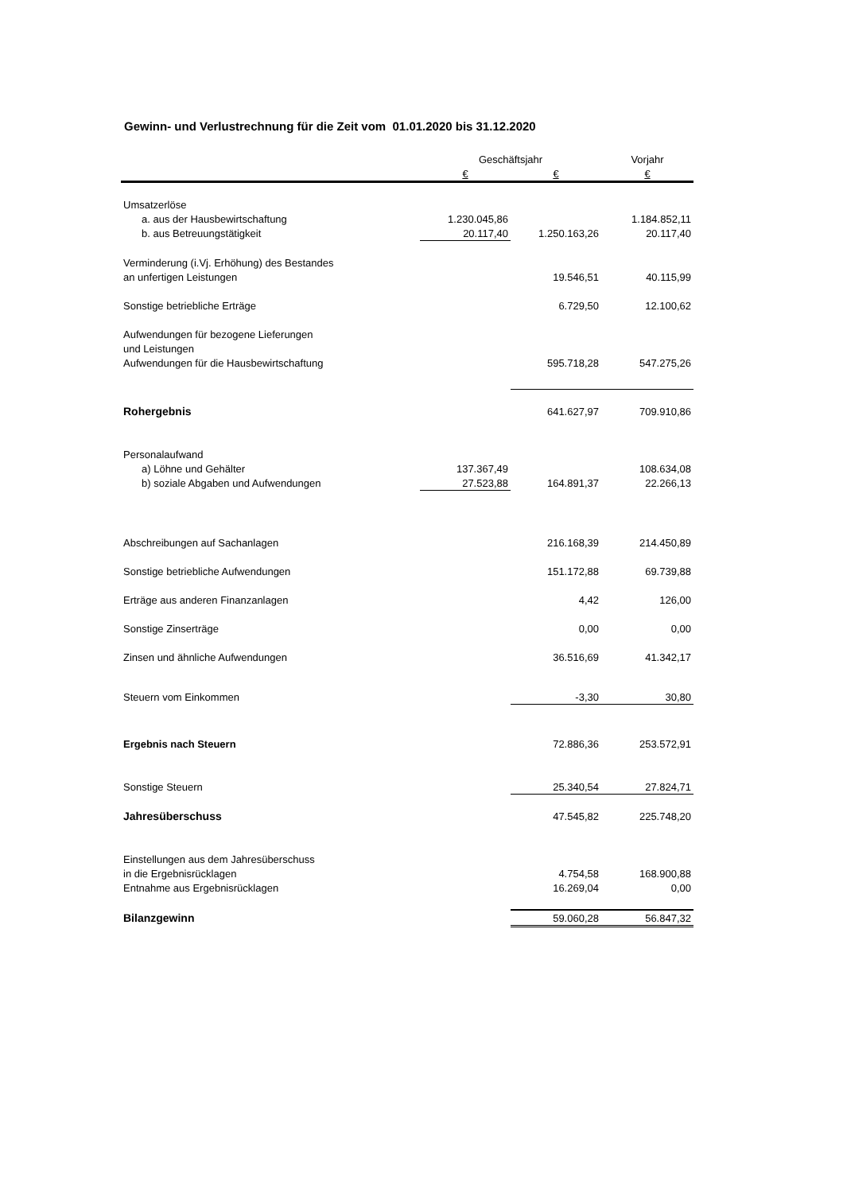Gewinn- und Verlustrechnung für die Zeit vom 01.01.2020 bis 31.12.2020
| | Geschäftsjahr | | Vorjahr |
| --- | --- | --- | --- |
| | € | € | € |
| Umsatzerlöse | | | |
| a. aus der Hausbewirtschaftung | 1.230.045,86 | | 1.184.852,11 |
| b. aus Betreuungstätigkeit | 20.117,40 | 1.250.163,26 | 20.117,40 |
| Verminderung (i.Vj. Erhöhung) des Bestandes | | | |
| an unfertigen Leistungen | | 19.546,51 | 40.115,99 |
| Sonstige betriebliche Erträge | | 6.729,50 | 12.100,62 |
| Aufwendungen für bezogene Lieferungen | | | |
| und Leistungen | | | |
| Aufwendungen für die Hausbewirtschaftung | | 595.718,28 | 547.275,26 |
| Rohergebnis | | 641.627,97 | 709.910,86 |
| Personalaufwand | | | |
| a) Löhne und Gehälter | 137.367,49 | | 108.634,08 |
| b) soziale Abgaben und Aufwendungen | 27.523,88 | 164.891,37 | 22.266,13 |
| Abschreibungen auf Sachanlagen | | 216.168,39 | 214.450,89 |
| Sonstige betriebliche Aufwendungen | | 151.172,88 | 69.739,88 |
| Erträge aus anderen Finanzanlagen | | 4,42 | 126,00 |
| Sonstige Zinserträge | | 0,00 | 0,00 |
| Zinsen und ähnliche Aufwendungen | | 36.516,69 | 41.342,17 |
| Steuern vom Einkommen | | -3,30 | 30,80 |
| Ergebnis nach Steuern | | 72.886,36 | 253.572,91 |
| Sonstige Steuern | | 25.340,54 | 27.824,71 |
| Jahresüberschuss | | 47.545,82 | 225.748,20 |
| Einstellungen aus dem Jahresüberschuss | | | |
| in die Ergebnisrücklagen | | 4.754,58 | 168.900,88 |
| Entnahme aus Ergebnisrücklagen | | 16.269,04 | 0,00 |
| Bilanzgewinn | | 59.060,28 | 56.847,32 |